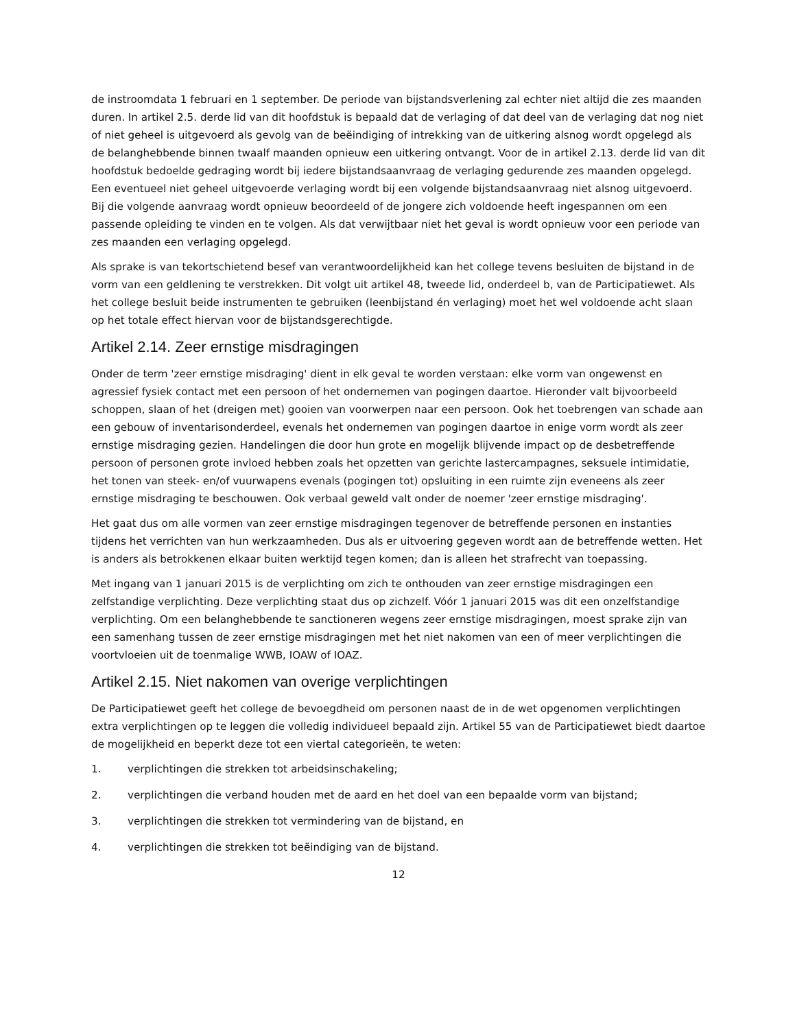de instroomdata 1 februari en 1 september. De periode van bijstandsverlening zal echter niet altijd die zes maanden duren. In artikel 2.5. derde lid van dit hoofdstuk is bepaald dat de verlaging of dat deel van de verlaging dat nog niet of niet geheel is uitgevoerd als gevolg van de beëindiging of intrekking van de uitkering alsnog wordt opgelegd als de belanghebbende binnen twaalf maanden opnieuw een uitkering ontvangt. Voor de in artikel 2.13. derde lid van dit hoofdstuk bedoelde gedraging wordt bij iedere bijstandsaanvraag de verlaging gedurende zes maanden opgelegd. Een eventueel niet geheel uitgevoerde verlaging wordt bij een volgende bijstandsaanvraag niet alsnog uitgevoerd. Bij die volgende aanvraag wordt opnieuw beoordeeld of de jongere zich voldoende heeft ingespannen om een passende opleiding te vinden en te volgen. Als dat verwijtbaar niet het geval is wordt opnieuw voor een periode van zes maanden een verlaging opgelegd.
Als sprake is van tekortschietend besef van verantwoordelijkheid kan het college tevens besluiten de bijstand in de vorm van een geldlening te verstrekken. Dit volgt uit artikel 48, tweede lid, onderdeel b, van de Participatiewet. Als het college besluit beide instrumenten te gebruiken (leenbijstand én verlaging) moet het wel voldoende acht slaan op het totale effect hiervan voor de bijstandsgerechtigde.
Artikel 2.14. Zeer ernstige misdragingen
Onder de term 'zeer ernstige misdraging' dient in elk geval te worden verstaan: elke vorm van ongewenst en agressief fysiek contact met een persoon of het ondernemen van pogingen daartoe. Hieronder valt bijvoorbeeld schoppen, slaan of het (dreigen met) gooien van voorwerpen naar een persoon. Ook het toebrengen van schade aan een gebouw of inventarisonderdeel, evenals het ondernemen van pogingen daartoe in enige vorm wordt als zeer ernstige misdraging gezien. Handelingen die door hun grote en mogelijk blijvende impact op de desbetreffende persoon of personen grote invloed hebben zoals het opzetten van gerichte lastercampagnes, seksuele intimidatie, het tonen van steek- en/of vuurwapens evenals (pogingen tot) opsluiting in een ruimte zijn eveneens als zeer ernstige misdraging te beschouwen. Ook verbaal geweld valt onder de noemer 'zeer ernstige misdraging'.
Het gaat dus om alle vormen van zeer ernstige misdragingen tegenover de betreffende personen en instanties tijdens het verrichten van hun werkzaamheden. Dus als er uitvoering gegeven wordt aan de betreffende wetten. Het is anders als betrokkenen elkaar buiten werktijd tegen komen; dan is alleen het strafrecht van toepassing.
Met ingang van 1 januari 2015 is de verplichting om zich te onthouden van zeer ernstige misdragingen een zelfstandige verplichting. Deze verplichting staat dus op zichzelf. Vóór 1 januari 2015 was dit een onzelfstandige verplichting. Om een belanghebbende te sanctioneren wegens zeer ernstige misdragingen, moest sprake zijn van een samenhang tussen de zeer ernstige misdragingen met het niet nakomen van een of meer verplichtingen die voortvloeien uit de toenmalige WWB, IOAW of IOAZ.
Artikel 2.15. Niet nakomen van overige verplichtingen
De Participatiewet geeft het college de bevoegdheid om personen naast de in de wet opgenomen verplichtingen extra verplichtingen op te leggen die volledig individueel bepaald zijn. Artikel 55 van de Participatiewet biedt daartoe de mogelijkheid en beperkt deze tot een viertal categorieën, te weten:
1. verplichtingen die strekken tot arbeidsinschakeling;
2. verplichtingen die verband houden met de aard en het doel van een bepaalde vorm van bijstand;
3. verplichtingen die strekken tot vermindering van de bijstand, en
4. verplichtingen die strekken tot beëindiging van de bijstand.
12